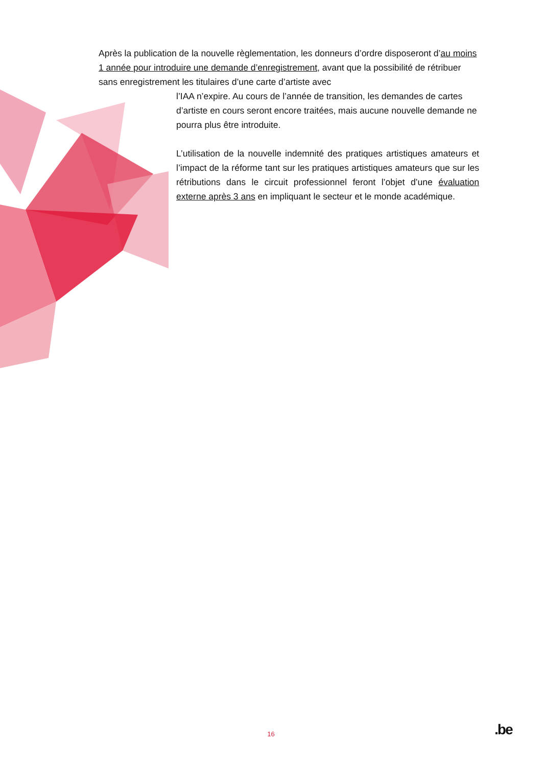Après la publication de la nouvelle règlementation, les donneurs d’ordre disposeront d’au moins 1 année pour introduire une demande d’enregistrement, avant que la possibilité de rétribuer sans enregistrement les titulaires d’une carte d’artiste avec
l’IAA n’expire. Au cours de l’année de transition, les demandes de cartes d’artiste en cours seront encore traitées, mais aucune nouvelle demande ne pourra plus être introduite.
L’utilisation de la nouvelle indemnité des pratiques artistiques amateurs et l’impact de la réforme tant sur les pratiques artistiques amateurs que sur les rétributions dans le circuit professionnel feront l’objet d’une évaluation externe après 3 ans en impliquant le secteur et le monde académique.
16 .be